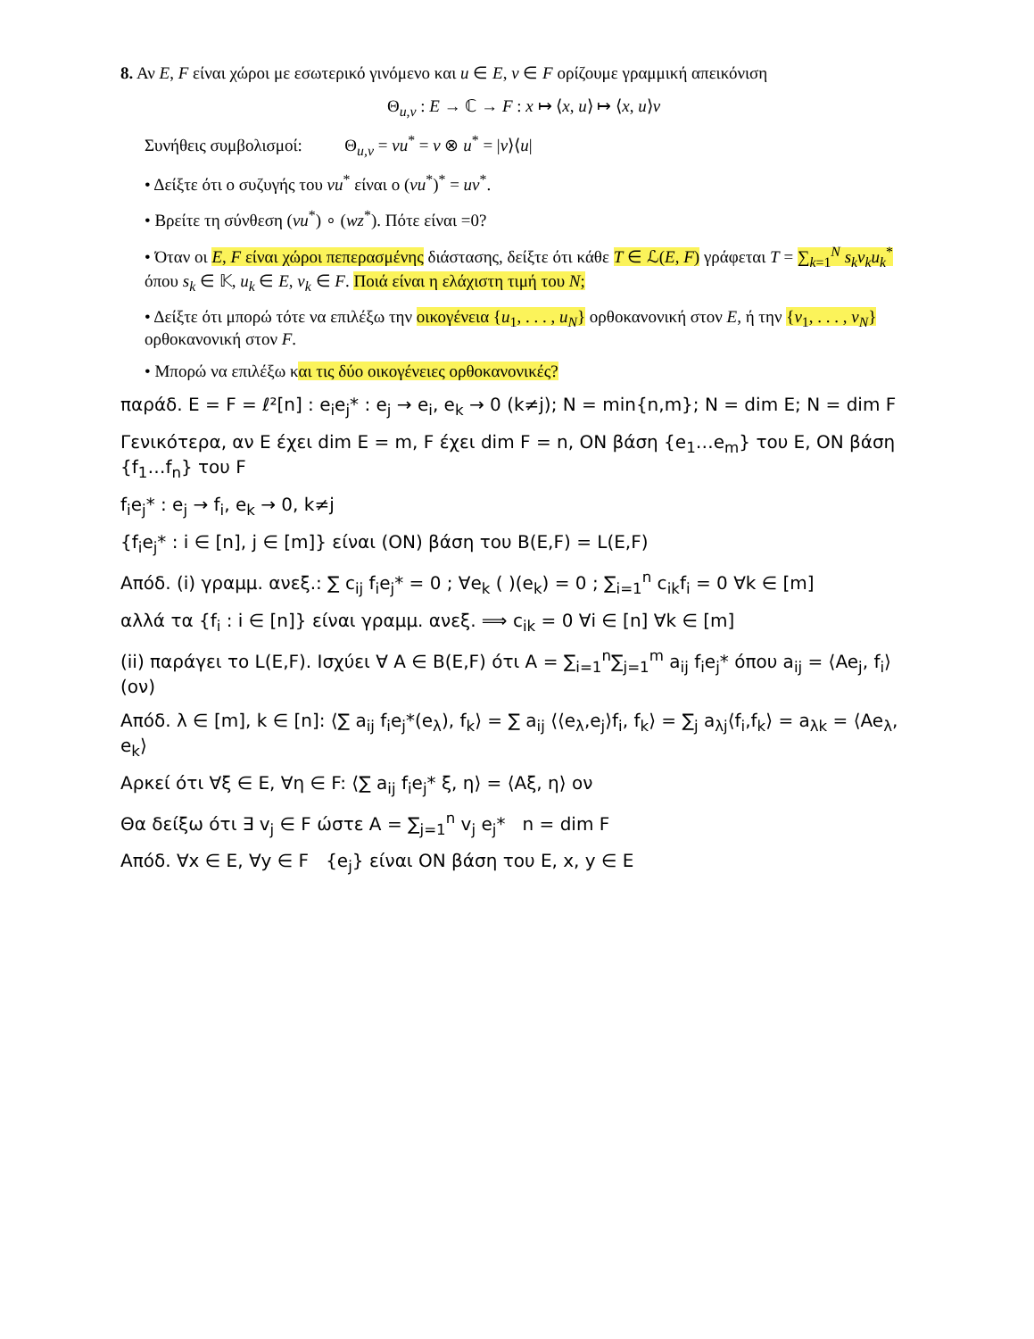8. Αν E, F είναι χώροι με εσωτερικό γινόμενο και u ∈ E, v ∈ F ορίζουμε γραμμική απεικόνιση
Θ<sub>u,v</sub> : E → ℂ → F : x ↦ ⟨x, u⟩ ↦ ⟨x, u⟩v
Συνήθεις συμβολισμοί: Θ<sub>u,v</sub> = vu<sup>*</sup> = v ⊗ u<sup>*</sup> = |v⟩⟨u|
• Δείξτε ότι ο συζυγής του vu<sup>*</sup> είναι ο (vu<sup>*</sup>)<sup>*</sup> = uv<sup>*</sup>.
• Βρείτε τη σύνθεση (vu<sup>*</sup>) ∘ (wz<sup>*</sup>). Πότε είναι =0?
• Όταν οι E, F είναι χώροι πεπερασμένης διάστασης, δείξτε ότι κάθε T ∈ ℒ(E, F) γράφεται T = ∑<sub>k=1</sub><sup>N</sup> s<sub>k</sub>v<sub>k</sub>u<sub>k</sub><sup>*</sup> όπου s<sub>k</sub> ∈ 𝕂, u<sub>k</sub> ∈ E, v<sub>k</sub> ∈ F. Ποιά είναι η ελάχιστη τιμή του N;
• Δείξτε ότι μπορώ τότε να επιλέξω την οικογένεια {u<sub>1</sub>, . . . , u<sub>N</sub>} ορθοκανονική στον E, ή την {v<sub>1</sub>, . . . , v<sub>N</sub>} ορθοκανονική στον F.
• Μπορώ να επιλέξω και τις δύο οικογένειες ορθοκανονικές?
παράδ. E = F = ℓ²[n] : e<sub>i</sub>e<sub>j</sub>* : e<sub>j</sub> → e<sub>i</sub>, e<sub>k</sub> → 0 (k≠j); N = min{n,m}; N = dim E; N = dim F
Γενικότερα, αν E έχει dim E = m, F έχει dim F = n, ON βάση {e<sub>1</sub>…e<sub>m</sub>} του E, ON βάση {f<sub>1</sub>…f<sub>n</sub>} του F
f<sub>i</sub>e<sub>j</sub>* : e<sub>j</sub> → f<sub>i</sub>, e<sub>k</sub> → 0, k≠j
{f<sub>i</sub>e<sub>j</sub>* : i ∈ [n], j ∈ [m]} είναι (ΟΝ) βάση του B(E,F) = L(E,F)
Απόδ. (i) γραμμ. ανεξ.: ∑ c<sub>ij</sub> f<sub>i</sub>e<sub>j</sub>* = 0 ; ∀e<sub>k</sub> ( )(e<sub>k</sub>) = 0 ; ∑<sub>i=1</sub><sup>n</sup> c<sub>ik</sub>f<sub>i</sub> = 0 ∀k ∈ [m]
αλλά τα {f<sub>i</sub> : i ∈ [n]} είναι γραμμ. ανεξ. ⟹ c<sub>ik</sub> = 0 ∀i ∈ [n] ∀k ∈ [m]
(ii) παράγει το L(E,F). Ισχύει ∀ A ∈ B(E,F) ότι A = ∑<sub>i=1</sub><sup>n</sup>∑<sub>j=1</sub><sup>m</sup> a<sub>ij</sub> f<sub>i</sub>e<sub>j</sub>* όπου a<sub>ij</sub> = ⟨Ae<sub>j</sub>, f<sub>i</sub>⟩ (ον)
Απόδ. λ ∈ [m], k ∈ [n]: ⟨∑ a<sub>ij</sub> f<sub>i</sub>e<sub>j</sub>*(e<sub>λ</sub>), f<sub>k</sub>⟩ = ∑ a<sub>ij</sub> ⟨⟨e<sub>λ</sub>,e<sub>j</sub>⟩f<sub>i</sub>, f<sub>k</sub>⟩ = ∑<sub>j</sub> a<sub>λj</sub>⟨f<sub>i</sub>,f<sub>k</sub>⟩ = a<sub>λk</sub> = ⟨Ae<sub>λ</sub>, e<sub>k</sub>⟩
Αρκεί ότι ∀ξ ∈ E, ∀η ∈ F: ⟨∑ a<sub>ij</sub> f<sub>i</sub>e<sub>j</sub>* ξ, η⟩ = ⟨Aξ, η⟩ ον
Θα δείξω ότι ∃ v<sub>j</sub> ∈ F ώστε A = ∑<sub>j=1</sub><sup>n</sup> v<sub>j</sub> e<sub>j</sub>* n = dim F
Απόδ. ∀x ∈ E, ∀y ∈ F {e<sub>j</sub>} είναι ON βάση του E, x, y ∈ E